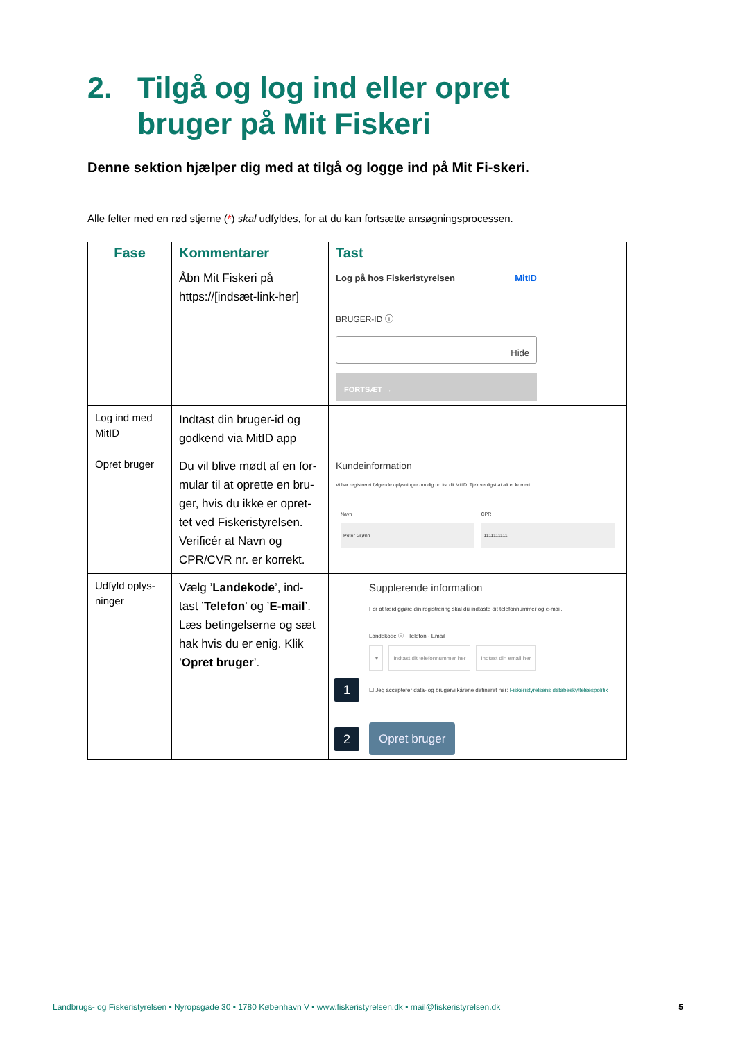2. Tilgå og log ind eller opret
bruger på Mit Fiskeri
Denne sektion hjælper dig med at tilgå og logge ind på Mit Fi-skeri.
Alle felter med en rød stjerne (*) skal udfyldes, for at du kan fortsætte ansøgningsprocessen.
| Fase | Kommentarer | Tast |
| --- | --- | --- |
| | Åbn Mit Fiskeri på https://[indsæt-link-her] | Log på hos Fiskeristyrelsen MitID BRUGER-ID ⓘ Hide FORTSÆT → |
| Log ind med MitID | Indtast din bruger-id og godkend via MitID app | |
| Opret bruger | Du vil blive mødt af en for-mular til at oprette en bru-ger, hvis du ikke er opret-tet ved Fiskeristyrelsen. Verificér at Navn og CPR/CVR nr. er korrekt. | Kundeinformation Vi har registreret følgende oplysninger om dig ud fra dit MitID. Tjek venligst at alt er korrekt. Navn Peter Grønn CPR 1111111111 |
| Udfyld oplys-ninger | Vælg ’ Landekode ’, ind-tast ’ Telefon ’ og ’ E-mail ’. Læs betingelserne og sæt hak hvis du er enig. Klik ’ Opret bruger ’. | Supplerende information For at færdiggøre din registrering skal du indtaste dit telefonnummer og e-mail. Landekode ⓘ · Telefon · Email ▾ Indtast dit telefonnummer her Indtast din email her 1 ☐ Jeg accepterer data- og brugervilkårene defineret her: Fiskeristyrelsens databeskyttelsespolitik 2 Opret bruger |
Landbrugs- og Fiskeristyrelsen • Nyropsgade 30 • 1780 København V • www.fiskeristyrelsen.dk • mail@fiskeristyrelsen.dk 5